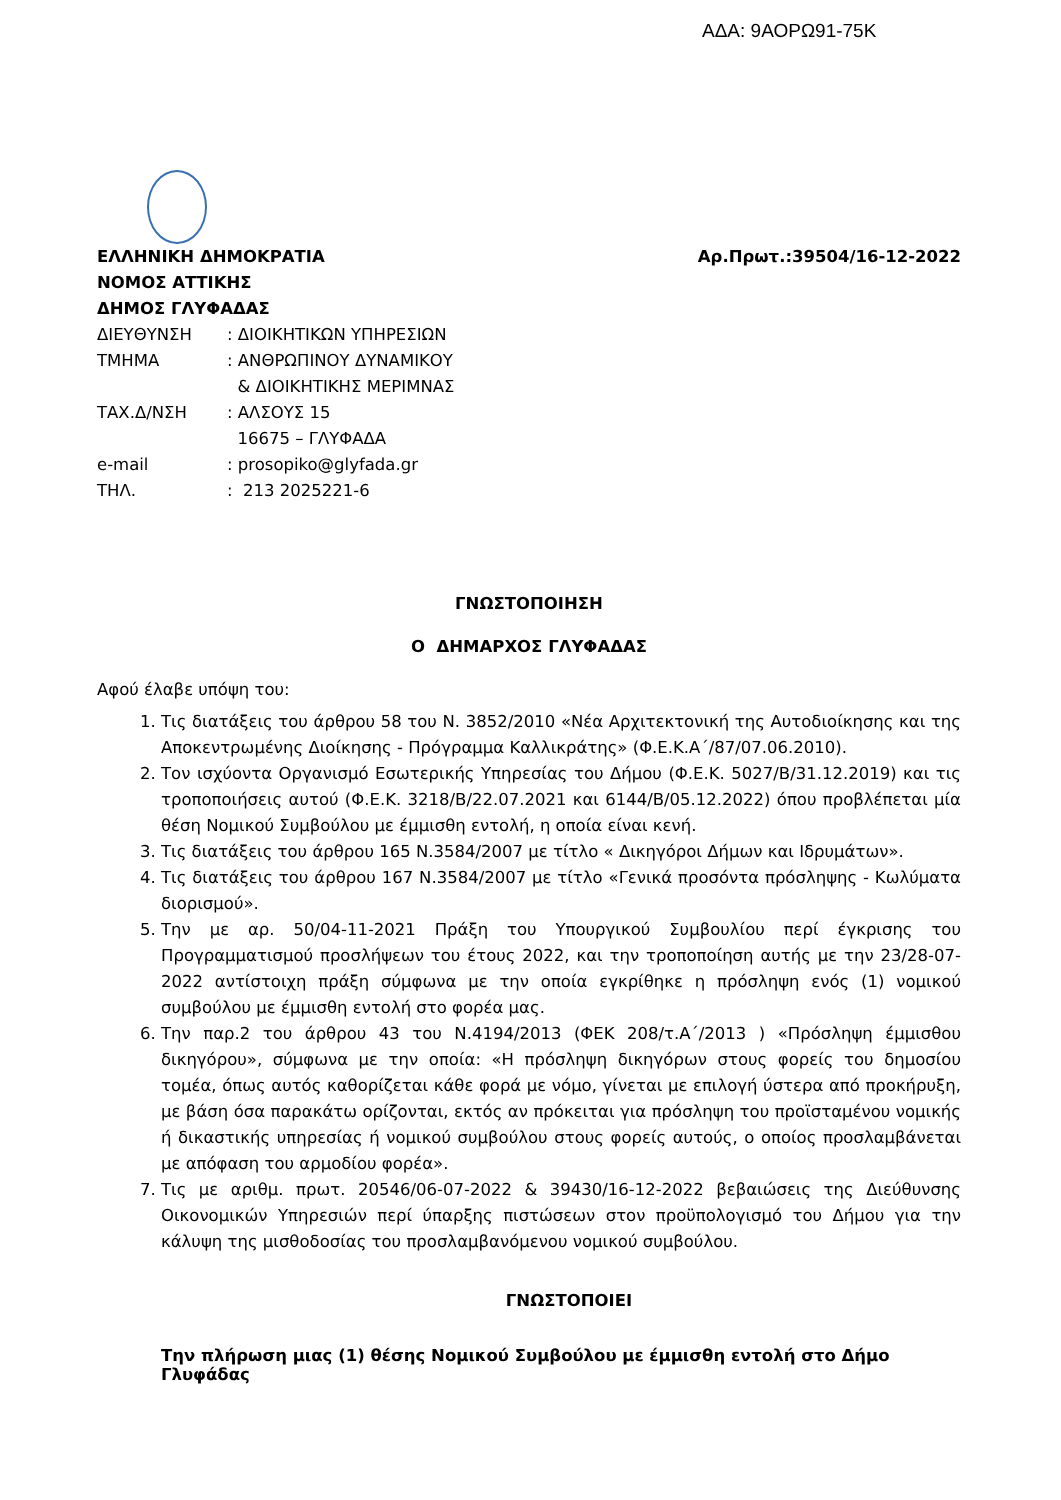ΑΔΑ: 9ΑΟΡΩ91-75Κ
ΕΛΛΗΝΙΚΗ ΔΗΜΟΚΡΑΤΙΑ
ΝΟΜΟΣ ΑΤΤΙΚΗΣ
ΔΗΜΟΣ ΓΛΥΦΑΔΑΣ
Αρ.Πρωτ.:39504/16-12-2022
| ΔΙΕΥΘΥΝΣΗ | : ΔΙΟΙΚΗΤΙΚΩΝ ΥΠΗΡΕΣΙΩΝ |
| ΤΜΗΜΑ | : ΑΝΘΡΩΠΙΝΟΥ ΔΥΝΑΜΙΚΟΥ & ΔΙΟΙΚΗΤΙΚΗΣ ΜΕΡΙΜΝΑΣ |
| ΤΑΧ.Δ/ΝΣΗ | : ΑΛΣΟΥΣ 15 16675 – ΓΛΥΦΑΔΑ |
| e-mail | : prosopiko@glyfada.gr |
| ΤΗΛ. | : 213 2025221-6 |
ΓΝΩΣΤΟΠΟΙΗΣΗ
Ο ΔΗΜΑΡΧΟΣ ΓΛΥΦΑΔΑΣ
Αφού έλαβε υπόψη του:
1. Τις διατάξεις του άρθρου 58 του Ν. 3852/2010 «Νέα Αρχιτεκτονική της Αυτοδιοίκησης και της Αποκεντρωμένης Διοίκησης - Πρόγραμμα Καλλικράτης» (Φ.Ε.Κ.Α΄/87/07.06.2010).
2. Τον ισχύοντα Οργανισμό Εσωτερικής Υπηρεσίας του Δήμου (Φ.Ε.Κ. 5027/Β/31.12.2019) και τις τροποποιήσεις αυτού (Φ.Ε.Κ. 3218/Β/22.07.2021 και 6144/Β/05.12.2022) όπου προβλέπεται μία θέση Νομικού Συμβούλου με έμμισθη εντολή, η οποία είναι κενή.
3. Τις διατάξεις του άρθρου 165 Ν.3584/2007 με τίτλο « Δικηγόροι Δήμων και Ιδρυμάτων».
4. Τις διατάξεις του άρθρου 167 Ν.3584/2007 με τίτλο «Γενικά προσόντα πρόσληψης - Κωλύματα διορισμού».
5. Την με αρ. 50/04-11-2021 Πράξη του Υπουργικού Συμβουλίου περί έγκρισης του Προγραμματισμού προσλήψεων του έτους 2022, και την τροποποίηση αυτής με την 23/28-07-2022 αντίστοιχη πράξη σύμφωνα με την οποία εγκρίθηκε η πρόσληψη ενός (1) νομικού συμβούλου με έμμισθη εντολή στο φορέα μας.
6. Την παρ.2 του άρθρου 43 του Ν.4194/2013 (ΦΕΚ 208/τ.Α΄/2013 ) «Πρόσληψη έμμισθου δικηγόρου», σύμφωνα με την οποία: «Η πρόσληψη δικηγόρων στους φορείς του δημοσίου τομέα, όπως αυτός καθορίζεται κάθε φορά με νόμο, γίνεται με επιλογή ύστερα από προκήρυξη, με βάση όσα παρακάτω ορίζονται, εκτός αν πρόκειται για πρόσληψη του προϊσταμένου νομικής ή δικαστικής υπηρεσίας ή νομικού συμβούλου στους φορείς αυτούς, ο οποίος προσλαμβάνεται με απόφαση του αρμοδίου φορέα».
7. Τις με αριθμ. πρωτ. 20546/06-07-2022 & 39430/16-12-2022 βεβαιώσεις της Διεύθυνσης Οικονομικών Υπηρεσιών περί ύπαρξης πιστώσεων στον προϋπολογισμό του Δήμου για την κάλυψη της μισθοδοσίας του προσλαμβανόμενου νομικού συμβούλου.
ΓΝΩΣΤΟΠΟΙΕΙ
Την πλήρωση μιας (1) θέσης Νομικού Συμβούλου με έμμισθη εντολή στο Δήμο Γλυφάδας